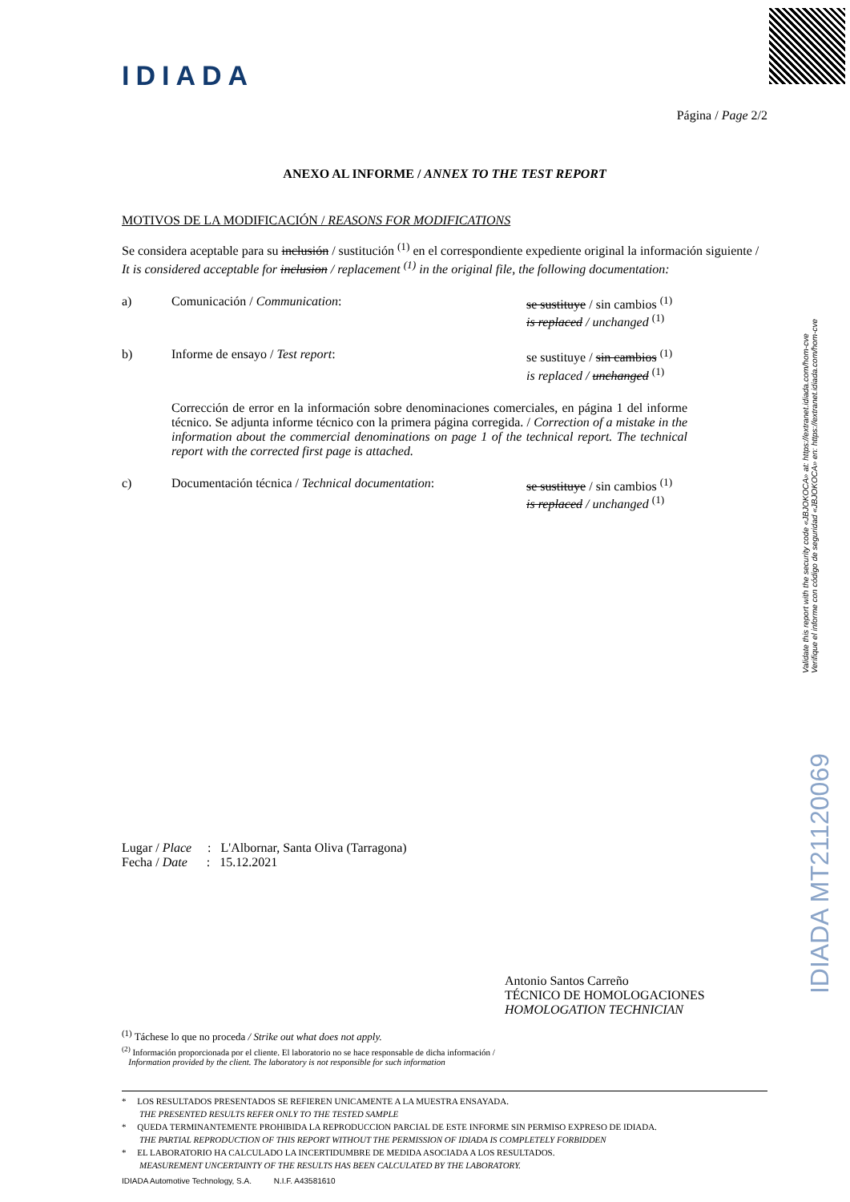IDIADA
Validate this report with the security code «JBJOKOCA» at: https://extranet.idiada.com/hom-cve
Verifique el informe con código de seguridad «JBJOKOCA» en: https://extranet.idiada.com/hom-cve
IDIADA MT21120069
Página / Page 2/2
ANEXO AL INFORME / ANNEX TO THE TEST REPORT
MOTIVOS DE LA MODIFICACIÓN / REASONS FOR MODIFICATIONS
Se considera aceptable para su inclusión / sustitución <sup>(1)</sup> en el correspondiente expediente original la información siguiente /
It is considered acceptable for inclusion / replacement <sup>(1)</sup> in the original file, the following documentation:
a) Comunicación / Communication: se sustituye / sin cambios <sup>(1)</sup>
is replaced / unchanged <sup>(1)</sup>
b) Informe de ensayo / Test report: se sustituye / sin cambios <sup>(1)</sup>
is replaced / unchanged <sup>(1)</sup>
Corrección de error en la información sobre denominaciones comerciales, en página 1 del informe técnico. Se adjunta informe técnico con la primera página corregida. / Correction of a mistake in the information about the commercial denominations on page 1 of the technical report. The technical report with the corrected first page is attached.
c) Documentación técnica / Technical documentation:
se sustituye / sin cambios <sup>(1)</sup>
is replaced / unchanged <sup>(1)</sup>
Lugar / Place : L'Albornar, Santa Oliva (Tarragona)
Fecha / Date : 15.12.2021
Antonio Santos Carreño
TÉCNICO DE HOMOLOGACIONES
HOMOLOGATION TECHNICIAN
<sup>(1)</sup> Táchese lo que no proceda / Strike out what does not apply.
<sup>(2)</sup> Información proporcionada por el cliente. El laboratorio no se hace responsable de dicha información /
Information provided by the client. The laboratory is not responsible for such information
* LOS RESULTADOS PRESENTADOS SE REFIEREN UNICAMENTE A LA MUESTRA ENSAYADA.
THE PRESENTED RESULTS REFER ONLY TO THE TESTED SAMPLE
* QUEDA TERMINANTEMENTE PROHIBIDA LA REPRODUCCION PARCIAL DE ESTE INFORME SIN PERMISO EXPRESO DE IDIADA.
THE PARTIAL REPRODUCTION OF THIS REPORT WITHOUT THE PERMISSION OF IDIADA IS COMPLETELY FORBIDDEN
* EL LABORATORIO HA CALCULADO LA INCERTIDUMBRE DE MEDIDA ASOCIADA A LOS RESULTADOS.
MEASUREMENT UNCERTAINTY OF THE RESULTS HAS BEEN CALCULATED BY THE LABORATORY.
IDIADA Automotive Technology, S.A. N.I.F. A43581610